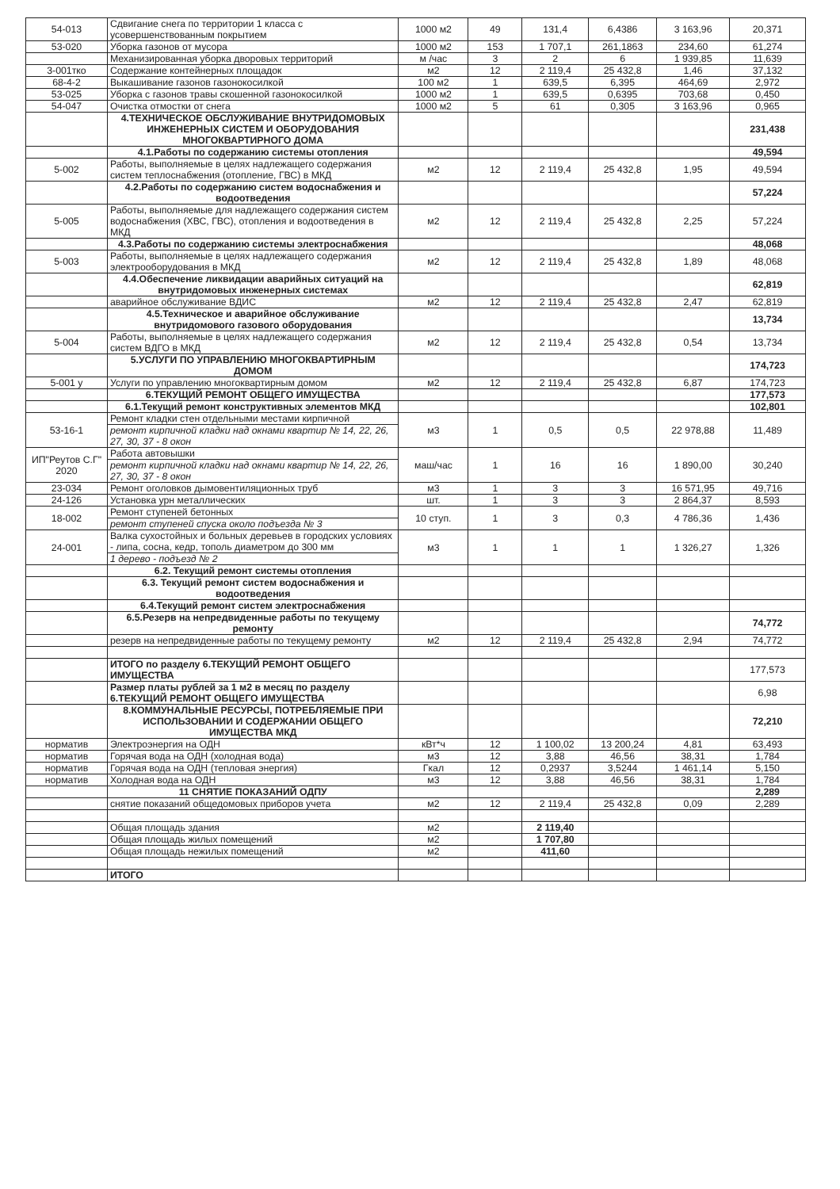| 54-013 | Сдвигание снега по территории 1 класса с усовершенствованным покрытием | 1000 м2 | 49 | 131,4 | 6,4386 | 3 163,96 | 20,371 |
| 53-020 | Уборка газонов от мусора | 1000 м2 | 153 | 1 707,1 | 261,1863 | 234,60 | 61,274 |
| | Механизированная уборка дворовых территорий | м /час | 3 | 2 | 6 | 1 939,85 | 11,639 |
| 3-001тко | Содержание контейнерных площадок | м2 | 12 | 2 119,4 | 25 432,8 | 1,46 | 37,132 |
| 68-4-2 | Выкашивание газонов газонокосилкой | 100 м2 | 1 | 639,5 | 6,395 | 464,69 | 2,972 |
| 53-025 | Уборка с газонов травы скошенной газонокосилкой | 1000 м2 | 1 | 639,5 | 0,6395 | 703,68 | 0,450 |
| 54-047 | Очистка отмостки от снега | 1000 м2 | 5 | 61 | 0,305 | 3 163,96 | 0,965 |
| | 4.ТЕХНИЧЕСКОЕ ОБСЛУЖИВАНИЕ ВНУТРИДОМОВЫХ ИНЖЕНЕРНЫХ СИСТЕМ И ОБОРУДОВАНИЯ МНОГОКВАРТИРНОГО ДОМА | | | | | | 231,438 |
| | 4.1.Работы по содержанию системы отопления | | | | | | 49,594 |
| 5-002 | Работы, выполняемые в целях надлежащего содержания систем теплоснабжения (отопление, ГВС) в МКД | м2 | 12 | 2 119,4 | 25 432,8 | 1,95 | 49,594 |
| | 4.2.Работы по содержанию систем водоснабжения и водоотведения | | | | | | 57,224 |
| 5-005 | Работы, выполняемые для надлежащего содержания систем водоснабжения (ХВС, ГВС), отопления и водоотведения в МКД | м2 | 12 | 2 119,4 | 25 432,8 | 2,25 | 57,224 |
| | 4.3.Работы по содержанию системы электроснабжения | | | | | | 48,068 |
| 5-003 | Работы, выполняемые в целях надлежащего содержания электрооборудования в МКД | м2 | 12 | 2 119,4 | 25 432,8 | 1,89 | 48,068 |
| | 4.4.Обеспечение ликвидации аварийных ситуаций на внутридомовых инженерных системах | | | | | | 62,819 |
| | аварийное обслуживание ВДИС | м2 | 12 | 2 119,4 | 25 432,8 | 2,47 | 62,819 |
| | 4.5.Техническое и аварийное обслуживание внутридомового газового оборудования | | | | | | 13,734 |
| 5-004 | Работы, выполняемые в целях надлежащего содержания систем ВДГО в МКД | м2 | 12 | 2 119,4 | 25 432,8 | 0,54 | 13,734 |
| | 5.УСЛУГИ ПО УПРАВЛЕНИЮ МНОГОКВАРТИРНЫМ ДОМОМ | | | | | | 174,723 |
| 5-001 у | Услуги по управлению многоквартирным домом | м2 | 12 | 2 119,4 | 25 432,8 | 6,87 | 174,723 |
| | 6.ТЕКУЩИЙ РЕМОНТ ОБЩЕГО ИМУЩЕСТВА | | | | | | 177,573 |
| | 6.1.Текущий ремонт конструктивных элементов МКД | | | | | | 102,801 |
| 53-16-1 | Ремонт кладки стен отдельными местами кирпичной | м3 | 1 | 0,5 | 0,5 | 22 978,88 | 11,489 |
| | ремонт кирпичной кладки над окнами квартир № 14, 22, 26, 27, 30, 37 - 8 окон | | | | | | |
| ИП"Реутов С.Г" 2020 | Работа автовышки | маш/час | 1 | 16 | 16 | 1 890,00 | 30,240 |
| | ремонт кирпичной кладки над окнами квартир № 14, 22, 26, 27, 30, 37 - 8 окон | | | | | | |
| 23-034 | Ремонт оголовков дымовентиляционных труб | м3 | 1 | 3 | 3 | 16 571,95 | 49,716 |
| 24-126 | Установка урн металлических | шт. | 1 | 3 | 3 | 2 864,37 | 8,593 |
| 18-002 | Ремонт ступеней бетонных | 10 ступ. | 1 | 3 | 0,3 | 4 786,36 | 1,436 |
| | ремонт ступеней спуска около подъезда № 3 | | | | | | |
| 24-001 | Валка сухостойных и больных деревьев в городских условиях - липа, сосна, кедр, тополь диаметром до 300 мм | м3 | 1 | 1 | 1 | 1 326,27 | 1,326 |
| | 1 дерево - подъезд № 2 | | | | | | |
| | 6.2. Текущий ремонт системы отопления | | | | | | |
| | 6.3. Текущий ремонт систем водоснабжения и водоотведения | | | | | | |
| | 6.4.Текущий ремонт систем электроснабжения | | | | | | |
| | 6.5.Резерв на непредвиденные работы по текущему ремонту | | | | | | 74,772 |
| | резерв на непредвиденные работы по текущему ремонту | м2 | 12 | 2 119,4 | 25 432,8 | 2,94 | 74,772 |
| | ИТОГО по разделу 6.ТЕКУЩИЙ РЕМОНТ ОБЩЕГО ИМУЩЕСТВА | | | | | | 177,573 |
| | Размер платы рублей за 1 м2 в месяц по разделу 6.ТЕКУЩИЙ РЕМОНТ ОБЩЕГО ИМУЩЕСТВА | | | | | | 6,98 |
| | 8.КОММУНАЛЬНЫЕ РЕСУРСЫ, ПОТРЕБЛЯЕМЫЕ ПРИ ИСПОЛЬЗОВАНИИ И СОДЕРЖАНИИ ОБЩЕГО ИМУЩЕСТВА МКД | | | | | | 72,210 |
| норматив | Электроэнергия на ОДН | кВт*ч | 12 | 1 100,02 | 13 200,24 | 4,81 | 63,493 |
| норматив | Горячая вода на ОДН (холодная вода) | м3 | 12 | 3,88 | 46,56 | 38,31 | 1,784 |
| норматив | Горячая вода на ОДН (тепловая энергия) | Гкал | 12 | 0,2937 | 3,5244 | 1 461,14 | 5,150 |
| норматив | Холодная вода на ОДН | м3 | 12 | 3,88 | 46,56 | 38,31 | 1,784 |
| | 11 СНЯТИЕ ПОКАЗАНИЙ ОДПУ | | | | | | 2,289 |
| | снятие показаний общедомовых приборов учета | м2 | 12 | 2 119,4 | 25 432,8 | 0,09 | 2,289 |
| | Общая площадь здания | м2 | | 2 119,40 | | | |
| | Общая площадь жилых помещений | м2 | | 1 707,80 | | | |
| | Общая площадь нежилых помещений | м2 | | 411,60 | | | |
| | ИТОГО | | | | | | |